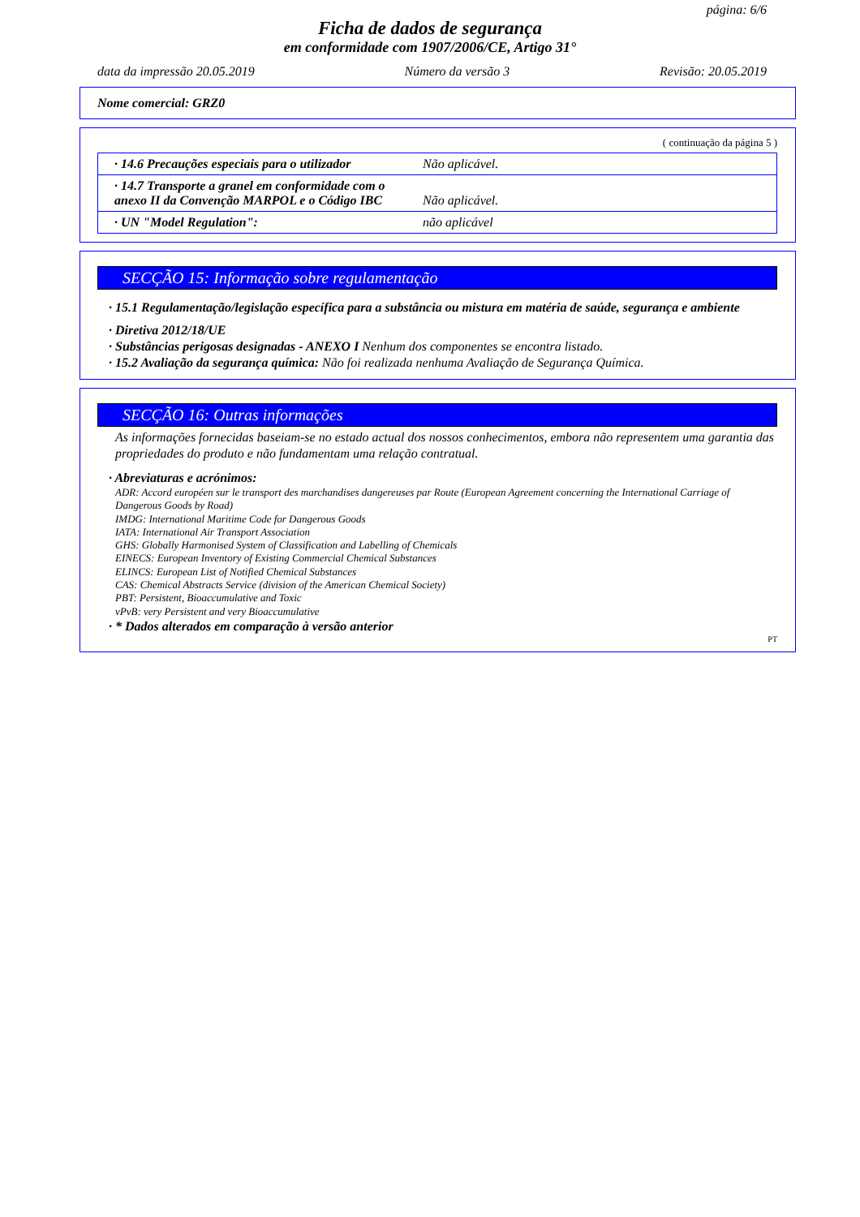página: 6/6
Ficha de dados de segurança
em conformidade com 1907/2006/CE, Artigo 31°
data da impressão 20.05.2019 Número da versão 3 Revisão: 20.05.2019
Nome comercial: GRZ0
( continuação da página 5 )
| · 14.6 Precauções especiais para o utilizador | Não aplicável. |
| · 14.7 Transporte a granel em conformidade com o anexo II da Convenção MARPOL e o Código IBC | Não aplicável. |
| · UN "Model Regulation": | não aplicável |
SECÇÃO 15: Informação sobre regulamentação
· 15.1 Regulamentação/legislação específica para a substância ou mistura em matéria de saúde, segurança e ambiente
· Diretiva 2012/18/UE
· Substâncias perigosas designadas - ANEXO I Nenhum dos componentes se encontra listado.
· 15.2 Avaliação da segurança química: Não foi realizada nenhuma Avaliação de Segurança Química.
SECÇÃO 16: Outras informações
As informações fornecidas baseiam-se no estado actual dos nossos conhecimentos, embora não representem uma garantia das propriedades do produto e não fundamentam uma relação contratual.
· Abreviaturas e acrónimos:
ADR: Accord européen sur le transport des marchandises dangereuses par Route (European Agreement concerning the International Carriage of Dangerous Goods by Road)
IMDG: International Maritime Code for Dangerous Goods
IATA: International Air Transport Association
GHS: Globally Harmonised System of Classification and Labelling of Chemicals
EINECS: European Inventory of Existing Commercial Chemical Substances
ELINCS: European List of Notified Chemical Substances
CAS: Chemical Abstracts Service (division of the American Chemical Society)
PBT: Persistent, Bioaccumulative and Toxic
vPvB: very Persistent and very Bioaccumulative
· * Dados alterados em comparação à versão anterior
PT